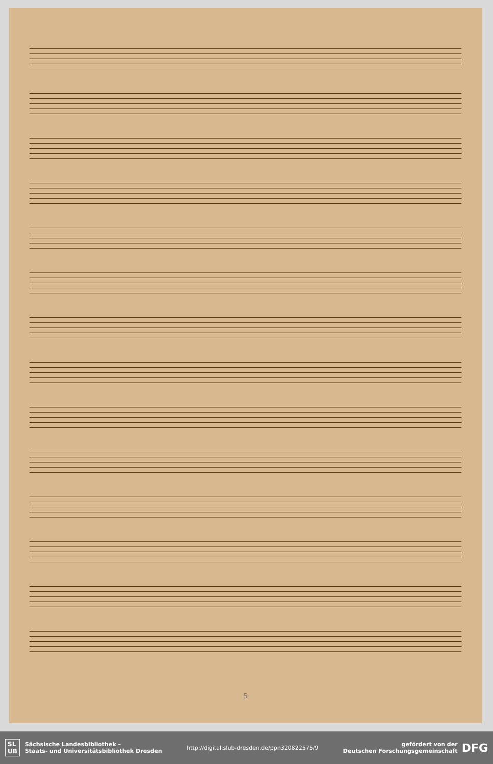5
SL
UB Sächsische Landesbibliothek –
Staats- und Universitätsbibliothek Dresden http://digital.slub-dresden.de/ppn320822575/9 gefördert von der
Deutschen Forschungsgemeinschaft DFG